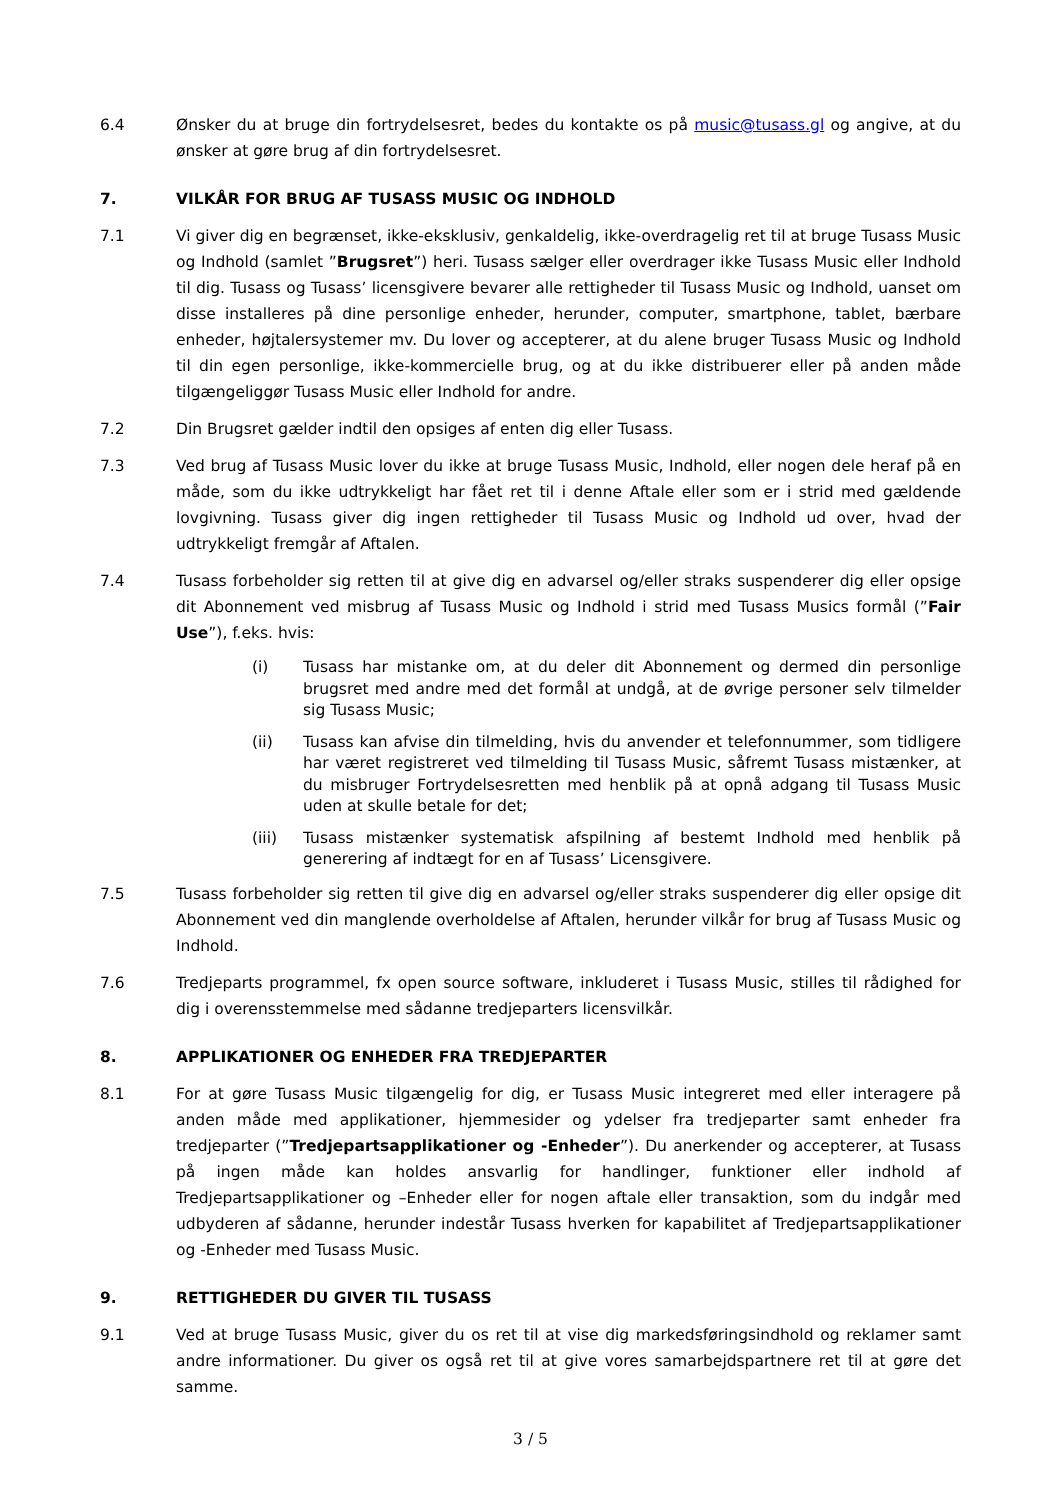6.4 Ønsker du at bruge din fortrydelsesret, bedes du kontakte os på music@tusass.gl og angive, at du ønsker at gøre brug af din fortrydelsesret.
7. VILKÅR FOR BRUG AF TUSASS MUSIC OG INDHOLD
7.1 Vi giver dig en begrænset, ikke-eksklusiv, genkaldelig, ikke-overdragelig ret til at bruge Tusass Music og Indhold (samlet ”Brugsret”) heri. Tusass sælger eller overdrager ikke Tusass Music eller Indhold til dig. Tusass og Tusass’ licensgivere bevarer alle rettigheder til Tusass Music og Indhold, uanset om disse installeres på dine personlige enheder, herunder, computer, smartphone, tablet, bærbare enheder, højtalersystemer mv. Du lover og accepterer, at du alene bruger Tusass Music og Indhold til din egen personlige, ikke-kommercielle brug, og at du ikke distribuerer eller på anden måde tilgængeliggør Tusass Music eller Indhold for andre.
7.2 Din Brugsret gælder indtil den opsiges af enten dig eller Tusass.
7.3 Ved brug af Tusass Music lover du ikke at bruge Tusass Music, Indhold, eller nogen dele heraf på en måde, som du ikke udtrykkeligt har fået ret til i denne Aftale eller som er i strid med gældende lovgivning. Tusass giver dig ingen rettigheder til Tusass Music og Indhold ud over, hvad der udtrykkeligt fremgår af Aftalen.
7.4 Tusass forbeholder sig retten til at give dig en advarsel og/eller straks suspenderer dig eller opsige dit Abonnement ved misbrug af Tusass Music og Indhold i strid med Tusass Musics formål (”Fair Use”), f.eks. hvis:
(i) Tusass har mistanke om, at du deler dit Abonnement og dermed din personlige brugsret med andre med det formål at undgå, at de øvrige personer selv tilmelder sig Tusass Music;
(ii) Tusass kan afvise din tilmelding, hvis du anvender et telefonnummer, som tidligere har været registreret ved tilmelding til Tusass Music, såfremt Tusass mistænker, at du misbruger Fortrydelsesretten med henblik på at opnå adgang til Tusass Music uden at skulle betale for det;
(iii) Tusass mistænker systematisk afspilning af bestemt Indhold med henblik på generering af indtægt for en af Tusass’ Licensgivere.
7.5 Tusass forbeholder sig retten til give dig en advarsel og/eller straks suspenderer dig eller opsige dit Abonnement ved din manglende overholdelse af Aftalen, herunder vilkår for brug af Tusass Music og Indhold.
7.6 Tredjeparts programmel, fx open source software, inkluderet i Tusass Music, stilles til rådighed for dig i overensstemmelse med sådanne tredjeparters licensvilkår.
8. APPLIKATIONER OG ENHEDER FRA TREDJEPARTER
8.1 For at gøre Tusass Music tilgængelig for dig, er Tusass Music integreret med eller interagere på anden måde med applikationer, hjemmesider og ydelser fra tredjeparter samt enheder fra tredjeparter (”Tredjepartsapplikationer og -Enheder”). Du anerkender og accepterer, at Tusass på ingen måde kan holdes ansvarlig for handlinger, funktioner eller indhold af Tredjepartsapplikationer og –Enheder eller for nogen aftale eller transaktion, som du indgår med udbyderen af sådanne, herunder indestår Tusass hverken for kapabilitet af Tredjepartsapplikationer og -Enheder med Tusass Music.
9. RETTIGHEDER DU GIVER TIL TUSASS
9.1 Ved at bruge Tusass Music, giver du os ret til at vise dig markedsføringsindhold og reklamer samt andre informationer. Du giver os også ret til at give vores samarbejdspartnere ret til at gøre det samme.
3 / 5